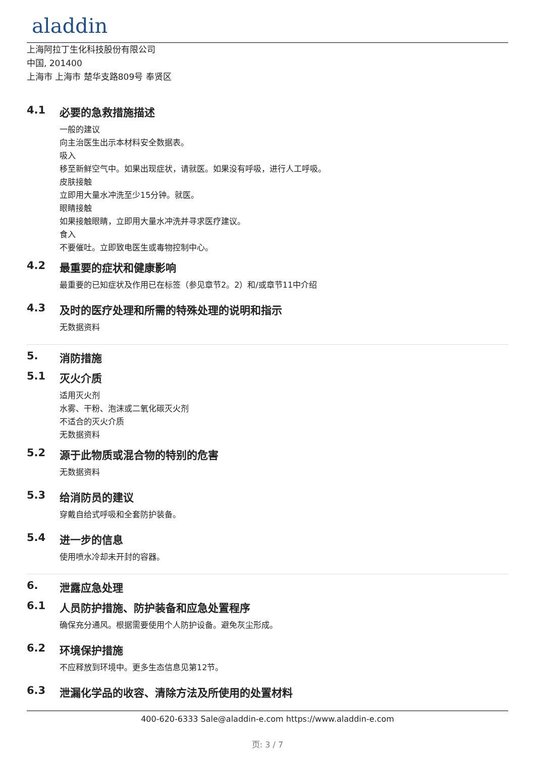aladdin
上海阿拉丁生化科技股份有限公司
中国, 201400
上海市 上海市 楚华支路809号 奉贤区
4.1 必要的急救措施描述
一般的建议
向主治医生出示本材料安全数据表。
吸入
移至新鲜空气中。如果出现症状，请就医。如果没有呼吸，进行人工呼吸。
皮肤接触
立即用大量水冲洗至少15分钟。就医。
眼睛接触
如果接触眼睛，立即用大量水冲洗并寻求医疗建议。
食入
不要催吐。立即致电医生或毒物控制中心。
4.2 最重要的症状和健康影响
最重要的已知症状及作用已在标签（参见章节2。2）和/或章节11中介绍
4.3 及时的医疗处理和所需的特殊处理的说明和指示
无数据资料
5. 消防措施
5.1 灭火介质
适用灭火剂
水雾、干粉、泡沫或二氧化碳灭火剂
不适合的灭火介质
无数据资料
5.2 源于此物质或混合物的特别的危害
无数据资料
5.3 给消防员的建议
穿戴自给式呼吸和全套防护装备。
5.4 进一步的信息
使用喷水冷却未开封的容器。
6. 泄露应急处理
6.1 人员防护措施、防护装备和应急处置程序
确保充分通风。根据需要使用个人防护设备。避免灰尘形成。
6.2 环境保护措施
不应释放到环境中。更多生态信息见第12节。
6.3 泄漏化学品的收容、清除方法及所使用的处置材料
400-620-6333 Sale@aladdin-e.com https://www.aladdin-e.com
页: 3 / 7